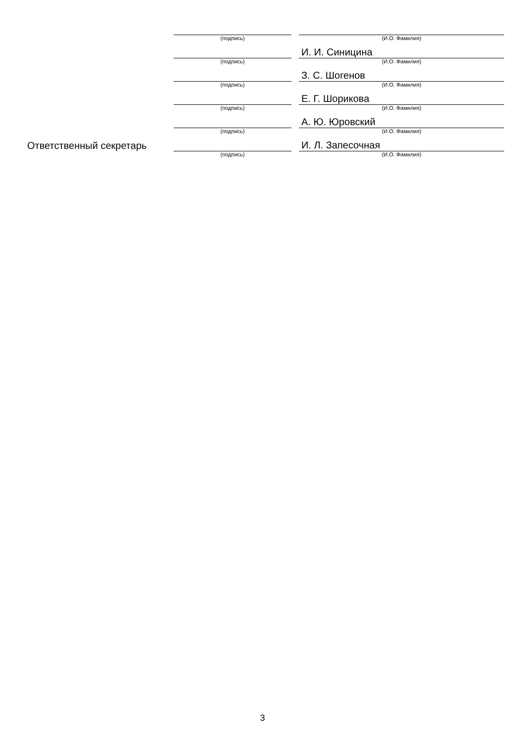| | (подпись) | | (И.О. Фамилия) |
| | | | И. И. Синицина |
| | (подпись) | | (И.О. Фамилия) |
| | | | З. С. Шогенов |
| | (подпись) | | (И.О. Фамилия) |
| | | | Е. Г. Шорикова |
| | (подпись) | | (И.О. Фамилия) |
| | | | А. Ю. Юровский |
| | (подпись) | | (И.О. Фамилия) |
| Ответственный секретарь | | | И. Л. Запесочная |
| | (подпись) | | (И.О. Фамилия) |
3